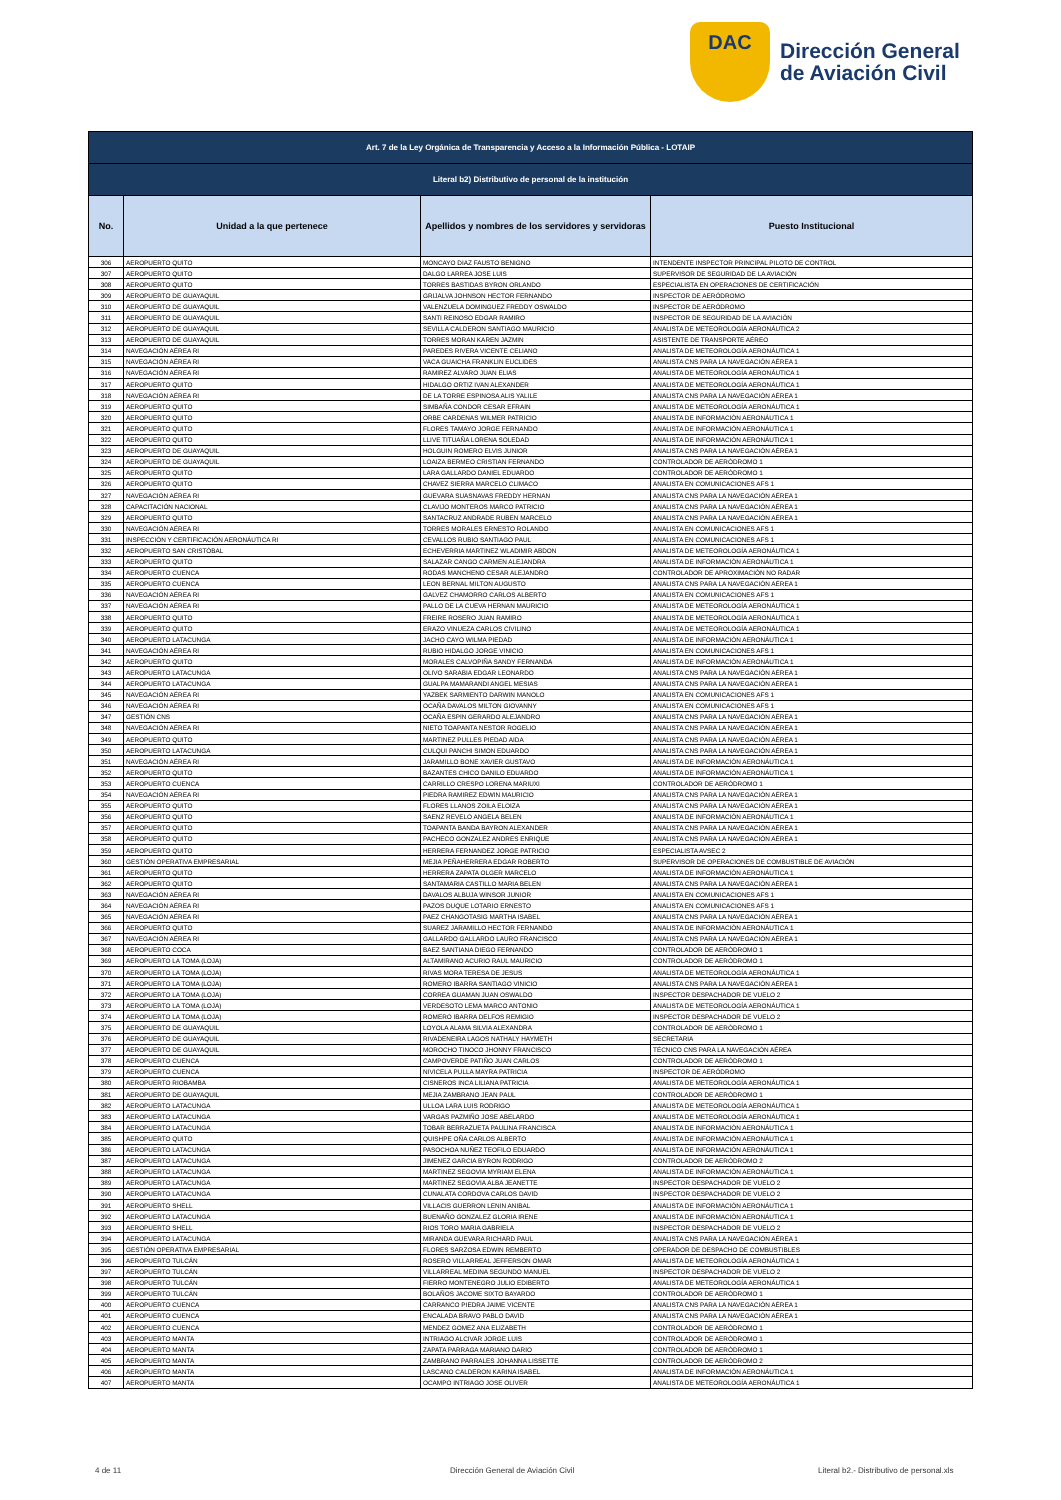DAC
Dirección General
de Aviación Civil
| Art. 7 de la Ley Orgánica de Transparencia y Acceso a la Información Pública - LOTAIP | | | |
| Literal b2) Distributivo de personal de la institución | | | |
| No. | Unidad a la que pertenece | Apellidos y nombres de los servidores y servidoras | Puesto Institucional |
| 306 | AEROPUERTO QUITO | MONCAYO DIAZ FAUSTO BENIGNO | INTENDENTE INSPECTOR PRINCIPAL PILOTO DE CONTROL |
| 307 | AEROPUERTO QUITO | DALGO LARREA JOSE LUIS | SUPERVISOR DE SEGURIDAD DE LA AVIACIÓN |
| 308 | AEROPUERTO QUITO | TORRES BASTIDAS BYRON ORLANDO | ESPECIALISTA EN OPERACIONES DE CERTIFICACIÓN |
| 309 | AEROPUERTO DE GUAYAQUIL | GRIJALVA JOHNSON HECTOR FERNANDO | INSPECTOR DE AERÓDROMO |
| 310 | AEROPUERTO DE GUAYAQUIL | VALENZUELA DOMINGUEZ FREDDY OSWALDO | INSPECTOR DE AERÓDROMO |
| 311 | AEROPUERTO DE GUAYAQUIL | SANTI REINOSO EDGAR RAMIRO | INSPECTOR DE SEGURIDAD DE LA AVIACIÓN |
| 312 | AEROPUERTO DE GUAYAQUIL | SEVILLA CALDERON SANTIAGO MAURICIO | ANALISTA DE METEOROLOGÍA AERONÁUTICA 2 |
| 313 | AEROPUERTO DE GUAYAQUIL | TORRES MORAN KAREN JAZMIN | ASISTENTE DE TRANSPORTE AÉREO |
| 314 | NAVEGACIÓN AÉREA RI | PAREDES RIVERA VICENTE CELIANO | ANALISTA DE METEOROLOGÍA AERONÁUTICA 1 |
| 315 | NAVEGACIÓN AÉREA RI | VACA GUAICHA FRANKLIN EUCLIDES | ANALISTA CNS PARA LA NAVEGACIÓN AÉREA 1 |
| 316 | NAVEGACIÓN AÉREA RI | RAMIREZ ALVARO JUAN ELIAS | ANALISTA DE METEOROLOGÍA AERONÁUTICA 1 |
| 317 | AEROPUERTO QUITO | HIDALGO ORTIZ IVAN ALEXANDER | ANALISTA DE METEOROLOGÍA AERONÁUTICA 1 |
| 318 | NAVEGACIÓN AÉREA RI | DE LA TORRE ESPINOSA ALIS YALILE | ANALISTA CNS PARA LA NAVEGACIÓN AÉREA 1 |
| 319 | AEROPUERTO QUITO | SIMBAÑA CONDOR CESAR EFRAIN | ANALISTA DE METEOROLOGÍA AERONÁUTICA 1 |
| 320 | AEROPUERTO QUITO | ORBE CARDENAS WILMER PATRICIO | ANALISTA DE INFORMACIÓN AERONÁUTICA 1 |
| 321 | AEROPUERTO QUITO | FLORES TAMAYO JORGE FERNANDO | ANALISTA DE INFORMACIÓN AERONÁUTICA 1 |
| 322 | AEROPUERTO QUITO | LLIVE TITUAÑA LORENA SOLEDAD | ANALISTA DE INFORMACIÓN AERONÁUTICA 1 |
| 323 | AEROPUERTO DE GUAYAQUIL | HOLGUIN ROMERO ELVIS JUNIOR | ANALISTA CNS PARA LA NAVEGACIÓN AÉREA 1 |
| 324 | AEROPUERTO DE GUAYAQUIL | LOAIZA BERMEO CRISTIAN FERNANDO | CONTROLADOR DE AERÓDROMO 1 |
| 325 | AEROPUERTO QUITO | LARA GALLARDO DANIEL EDUARDO | CONTROLADOR DE AERÓDROMO 1 |
| 326 | AEROPUERTO QUITO | CHAVEZ SIERRA MARCELO CLIMACO | ANALISTA EN COMUNICACIONES AFS 1 |
| 327 | NAVEGACIÓN AÉREA RI | GUEVARA SUASNAVAS FREDDY HERNAN | ANALISTA CNS PARA LA NAVEGACIÓN AÉREA 1 |
| 328 | CAPACITACIÓN NACIONAL | CLAVIJO MONTEROS MARCO PATRICIO | ANALISTA CNS PARA LA NAVEGACIÓN AÉREA 1 |
| 329 | AEROPUERTO QUITO | SANTACRUZ ANDRADE RUBEN MARCELO | ANALISTA CNS PARA LA NAVEGACIÓN AÉREA 1 |
| 330 | NAVEGACIÓN AÉREA RI | TORRES MORALES ERNESTO ROLANDO | ANALISTA EN COMUNICACIONES AFS 1 |
| 331 | INSPECCIÓN Y CERTIFICACIÓN AERONÁUTICA RI | CEVALLOS RUBIO SANTIAGO PAUL | ANALISTA EN COMUNICACIONES AFS 1 |
| 332 | AEROPUERTO SAN CRISTÓBAL | ECHEVERRIA MARTINEZ WLADIMIR ABDON | ANALISTA DE METEOROLOGÍA AERONÁUTICA 1 |
| 333 | AEROPUERTO QUITO | SALAZAR CANGO CARMEN ALEJANDRA | ANALISTA DE INFORMACIÓN AERONÁUTICA 1 |
| 334 | AEROPUERTO CUENCA | RODAS MANCHENO CESAR ALEJANDRO | CONTROLADOR DE APROXIMACIÓN NO RADAR |
| 335 | AEROPUERTO CUENCA | LEON BERNAL MILTON AUGUSTO | ANALISTA CNS PARA LA NAVEGACIÓN AÉREA 1 |
| 336 | NAVEGACIÓN AÉREA RI | GALVEZ CHAMORRO CARLOS ALBERTO | ANALISTA EN COMUNICACIONES AFS 1 |
| 337 | NAVEGACIÓN AÉREA RI | PALLO DE LA CUEVA HERNAN MAURICIO | ANALISTA DE METEOROLOGÍA AERONÁUTICA 1 |
| 338 | AEROPUERTO QUITO | FREIRE ROSERO JUAN RAMIRO | ANALISTA DE METEOROLOGÍA AERONÁUTICA 1 |
| 339 | AEROPUERTO QUITO | ERAZO VINUEZA CARLOS CIVILINO | ANALISTA DE METEOROLOGÍA AERONÁUTICA 1 |
| 340 | AEROPUERTO LATACUNGA | JACHO CAYO WILMA PIEDAD | ANALISTA DE INFORMACIÓN AERONÁUTICA 1 |
| 341 | NAVEGACIÓN AÉREA RI | RUBIO HIDALGO JORGE VINICIO | ANALISTA EN COMUNICACIONES AFS 1 |
| 342 | AEROPUERTO QUITO | MORALES CALVOPIÑA SANDY FERNANDA | ANALISTA DE INFORMACIÓN AERONÁUTICA 1 |
| 343 | AEROPUERTO LATACUNGA | OLIVO SARABIA EDGAR LEONARDO | ANALISTA CNS PARA LA NAVEGACIÓN AÉREA 1 |
| 344 | AEROPUERTO LATACUNGA | GUALPA MAMARANDI ANGEL MESIAS | ANALISTA CNS PARA LA NAVEGACIÓN AÉREA 1 |
| 345 | NAVEGACIÓN AÉREA RI | YAZBEK SARMIENTO DARWIN MANOLO | ANALISTA EN COMUNICACIONES AFS 1 |
| 346 | NAVEGACIÓN AÉREA RI | OCAÑA DAVALOS MILTON GIOVANNY | ANALISTA EN COMUNICACIONES AFS 1 |
| 347 | GESTIÓN CNS | OCAÑA ESPIN GERARDO ALEJANDRO | ANALISTA CNS PARA LA NAVEGACIÓN AÉREA 1 |
| 348 | NAVEGACIÓN AÉREA RI | NIETO TOAPANTA NESTOR ROGELIO | ANALISTA CNS PARA LA NAVEGACIÓN AÉREA 1 |
| 349 | AEROPUERTO QUITO | MARTINEZ PULLES PIEDAD AIDA | ANALISTA CNS PARA LA NAVEGACIÓN AÉREA 1 |
| 350 | AEROPUERTO LATACUNGA | CULQUI PANCHI SIMON EDUARDO | ANALISTA CNS PARA LA NAVEGACIÓN AÉREA 1 |
| 351 | NAVEGACIÓN AÉREA RI | JARAMILLO BONE XAVIER GUSTAVO | ANALISTA DE INFORMACIÓN AERONÁUTICA 1 |
| 352 | AEROPUERTO QUITO | BAZANTES CHICO DANILO EDUARDO | ANALISTA DE INFORMACIÓN AERONÁUTICA 1 |
| 353 | AEROPUERTO CUENCA | CARRILLO CRESPO LORENA MARIUXI | CONTROLADOR DE AERÓDROMO 1 |
| 354 | NAVEGACIÓN AÉREA RI | PIEDRA RAMIREZ EDWIN MAURICIO | ANALISTA CNS PARA LA NAVEGACIÓN AÉREA 1 |
| 355 | AEROPUERTO QUITO | FLORES LLANOS ZOILA ELOIZA | ANALISTA CNS PARA LA NAVEGACIÓN AÉREA 1 |
| 356 | AEROPUERTO QUITO | SAENZ REVELO ANGELA BELEN | ANALISTA DE INFORMACIÓN AERONÁUTICA 1 |
| 357 | AEROPUERTO QUITO | TOAPANTA BANDA BAYRON ALEXANDER | ANALISTA CNS PARA LA NAVEGACIÓN AÉREA 1 |
| 358 | AEROPUERTO QUITO | PACHECO GONZALEZ ANDRES ENRIQUE | ANALISTA CNS PARA LA NAVEGACIÓN AÉREA 1 |
| 359 | AEROPUERTO QUITO | HERRERA FERNANDEZ JORGE PATRICIO | ESPECIALISTA AVSEC 2 |
| 360 | GESTIÓN OPERATIVA EMPRESARIAL | MEJIA PEÑAHERRERA EDGAR ROBERTO | SUPERVISOR DE OPERACIONES DE COMBUSTIBLE DE AVIACIÓN |
| 361 | AEROPUERTO QUITO | HERRERA ZAPATA OLGER MARCELO | ANALISTA DE INFORMACIÓN AERONÁUTICA 1 |
| 362 | AEROPUERTO QUITO | SANTAMARIA CASTILLO MARIA BELEN | ANALISTA CNS PARA LA NAVEGACIÓN AÉREA 1 |
| 363 | NAVEGACIÓN AÉREA RI | DAVALOS ALBUJA WINSOR JUNIOR | ANALISTA EN COMUNICACIONES AFS 1 |
| 364 | NAVEGACIÓN AÉREA RI | PAZOS DUQUE LOTARIO ERNESTO | ANALISTA EN COMUNICACIONES AFS 1 |
| 365 | NAVEGACIÓN AÉREA RI | PAEZ CHANGOTASIG MARTHA ISABEL | ANALISTA CNS PARA LA NAVEGACIÓN AÉREA 1 |
| 366 | AEROPUERTO QUITO | SUAREZ JARAMILLO HECTOR FERNANDO | ANALISTA DE INFORMACIÓN AERONÁUTICA 1 |
| 367 | NAVEGACIÓN AÉREA RI | GALLARDO GALLARDO LAURO FRANCISCO | ANALISTA CNS PARA LA NAVEGACIÓN AÉREA 1 |
| 368 | AEROPUERTO COCA | BAEZ SANTIANA DIEGO FERNANDO | CONTROLADOR DE AERÓDROMO 1 |
| 369 | AEROPUERTO LA TOMA (LOJA) | ALTAMIRANO ACURIO RAUL MAURICIO | CONTROLADOR DE AERÓDROMO 1 |
| 370 | AEROPUERTO LA TOMA (LOJA) | RIVAS MORA TERESA DE JESUS | ANALISTA DE METEOROLOGÍA AERONÁUTICA 1 |
| 371 | AEROPUERTO LA TOMA (LOJA) | ROMERO IBARRA SANTIAGO VINICIO | ANALISTA CNS PARA LA NAVEGACIÓN AÉREA 1 |
| 372 | AEROPUERTO LA TOMA (LOJA) | CORREA GUAMAN JUAN OSWALDO | INSPECTOR DESPACHADOR DE VUELO 2 |
| 373 | AEROPUERTO LA TOMA (LOJA) | VERDESOTO LEMA MARCO ANTONIO | ANALISTA DE METEOROLOGÍA AERONÁUTICA 1 |
| 374 | AEROPUERTO LA TOMA (LOJA) | ROMERO IBARRA DELFOS REMIGIO | INSPECTOR DESPACHADOR DE VUELO 2 |
| 375 | AEROPUERTO DE GUAYAQUIL | LOYOLA ALAMA SILVIA ALEXANDRA | CONTROLADOR DE AERÓDROMO 1 |
| 376 | AEROPUERTO DE GUAYAQUIL | RIVADENEIRA LAGOS NATHALY HAYMETH | SECRETARIA |
| 377 | AEROPUERTO DE GUAYAQUIL | MOROCHO TINOCO JHONNY FRANCISCO | TÉCNICO CNS PARA LA NAVEGACIÓN AÉREA |
| 378 | AEROPUERTO CUENCA | CAMPOVERDE PATIÑO JUAN CARLOS | CONTROLADOR DE AERÓDROMO 1 |
| 379 | AEROPUERTO CUENCA | NIVICELA PULLA MAYRA PATRICIA | INSPECTOR DE AERÓDROMO |
| 380 | AEROPUERTO RIOBAMBA | CISNEROS INCA LILIANA PATRICIA | ANALISTA DE METEOROLOGÍA AERONÁUTICA 1 |
| 381 | AEROPUERTO DE GUAYAQUIL | MEJIA ZAMBRANO JEAN PAUL | CONTROLADOR DE AERÓDROMO 1 |
| 382 | AEROPUERTO LATACUNGA | ULLOA LARA LUIS RODRIGO | ANALISTA DE METEOROLOGÍA AERONÁUTICA 1 |
| 383 | AEROPUERTO LATACUNGA | VARGAS PAZMIÑO JOSE ABELARDO | ANALISTA DE METEOROLOGÍA AERONÁUTICA 1 |
| 384 | AEROPUERTO LATACUNGA | TOBAR BERRAZUETA PAULINA FRANCISCA | ANALISTA DE INFORMACIÓN AERONÁUTICA 1 |
| 385 | AEROPUERTO QUITO | QUISHPE OÑA CARLOS ALBERTO | ANALISTA DE INFORMACIÓN AERONÁUTICA 1 |
| 386 | AEROPUERTO LATACUNGA | PASOCHOA NUÑEZ TEOFILO EDUARDO | ANALISTA DE INFORMACIÓN AERONÁUTICA 1 |
| 387 | AEROPUERTO LATACUNGA | JIMENEZ GARCIA BYRON RODRIGO | CONTROLADOR DE AERÓDROMO 2 |
| 388 | AEROPUERTO LATACUNGA | MARTINEZ SEGOVIA MYRIAM ELENA | ANALISTA DE INFORMACIÓN AERONÁUTICA 1 |
| 389 | AEROPUERTO LATACUNGA | MARTINEZ SEGOVIA ALBA JEANETTE | INSPECTOR DESPACHADOR DE VUELO 2 |
| 390 | AEROPUERTO LATACUNGA | CUNALATA CORDOVA CARLOS DAVID | INSPECTOR DESPACHADOR DE VUELO 2 |
| 391 | AEROPUERTO SHELL | VILLACIS GUERRON LENIN ANIBAL | ANALISTA DE INFORMACIÓN AERONÁUTICA 1 |
| 392 | AEROPUERTO LATACUNGA | BUENAÑO GONZALEZ GLORIA IRENE | ANALISTA DE INFORMACIÓN AERONÁUTICA 1 |
| 393 | AEROPUERTO SHELL | RIOS TORO MARIA GABRIELA | INSPECTOR DESPACHADOR DE VUELO 2 |
| 394 | AEROPUERTO LATACUNGA | MIRANDA GUEVARA RICHARD PAUL | ANALISTA CNS PARA LA NAVEGACIÓN AÉREA 1 |
| 395 | GESTIÓN OPERATIVA EMPRESARIAL | FLORES SARZOSA EDWIN REMBERTO | OPERADOR DE DESPACHO DE COMBUSTIBLES |
| 396 | AEROPUERTO TULCÁN | ROSERO VILLARREAL JEFFERSON OMAR | ANALISTA DE METEOROLOGÍA AERONÁUTICA 1 |
| 397 | AEROPUERTO TULCÁN | VILLARREAL MEDINA SEGUNDO MANUEL | INSPECTOR DESPACHADOR DE VUELO 2 |
| 398 | AEROPUERTO TULCÁN | FIERRO MONTENEGRO JULIO EDIBERTO | ANALISTA DE METEOROLOGÍA AERONÁUTICA 1 |
| 399 | AEROPUERTO TULCÁN | BOLAÑOS JACOME SIXTO BAYARDO | CONTROLADOR DE AERÓDROMO 1 |
| 400 | AEROPUERTO CUENCA | CARRANCO PIEDRA JAIME VICENTE | ANALISTA CNS PARA LA NAVEGACIÓN AÉREA 1 |
| 401 | AEROPUERTO CUENCA | ENCALADA BRAVO PABLO DAVID | ANALISTA CNS PARA LA NAVEGACIÓN AÉREA 1 |
| 402 | AEROPUERTO CUENCA | MENDEZ GOMEZ ANA ELIZABETH | CONTROLADOR DE AERÓDROMO 1 |
| 403 | AEROPUERTO MANTA | INTRIAGO ALCIVAR JORGE LUIS | CONTROLADOR DE AERÓDROMO 1 |
| 404 | AEROPUERTO MANTA | ZAPATA PARRAGA MARIANO DARIO | CONTROLADOR DE AERÓDROMO 1 |
| 405 | AEROPUERTO MANTA | ZAMBRANO PARRALES JOHANNA LISSETTE | CONTROLADOR DE AERÓDROMO 2 |
| 406 | AEROPUERTO MANTA | LASCANO CALDERON KARINA ISABEL | ANALISTA DE INFORMACIÓN AERONÁUTICA 1 |
| 407 | AEROPUERTO MANTA | OCAMPO INTRIAGO JOSE OLIVER | ANALISTA DE METEOROLOGÍA AERONÁUTICA 1 |
4 de 11
Dirección General de Aviación Civil
Literal b2.- Distributivo de personal.xls